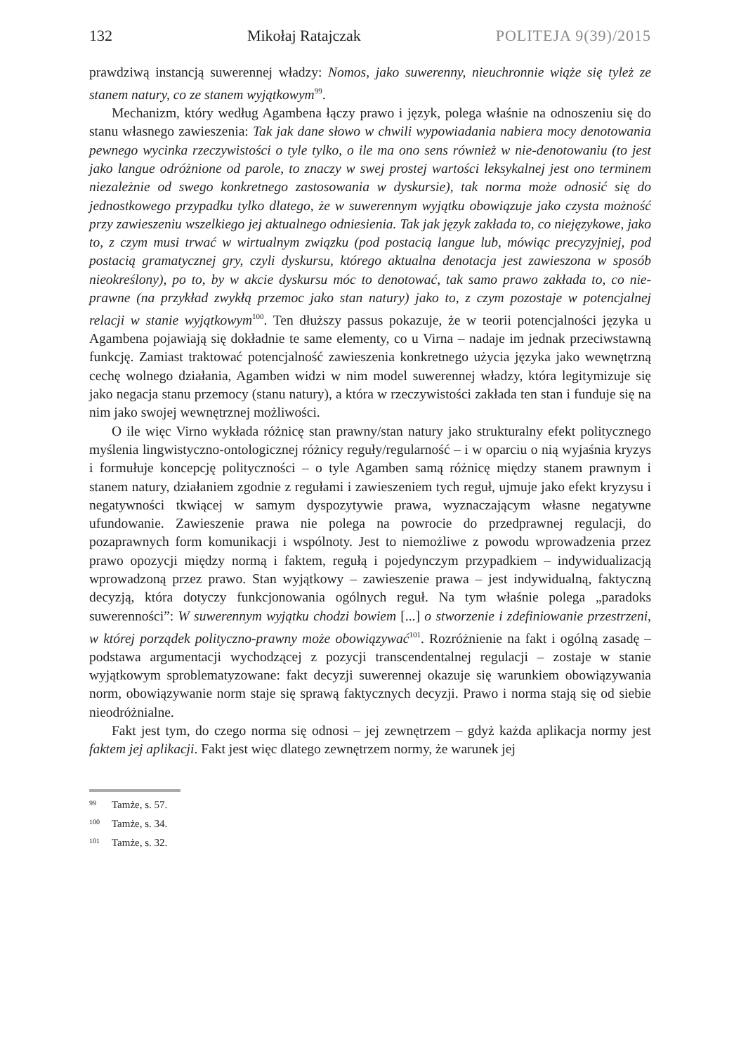132 Mikołaj Ratajczak POLITEJA 9(39)/2015
prawdziwą instancją suwerennej władzy: Nomos, jako suwerenny, nieuchronnie wiąże się tyleż ze stanem natury, co ze stanem wyjątkowym<sup>99</sup>.
Mechanizm, który według Agambena łączy prawo i język, polega właśnie na odnoszeniu się do stanu własnego zawieszenia: Tak jak dane słowo w chwili wypowiadania nabiera mocy denotowania pewnego wycinka rzeczywistości o tyle tylko, o ile ma ono sens również w nie-denotowaniu (to jest jako langue odróżnione od parole, to znaczy w swej prostej wartości leksykalnej jest ono terminem niezależnie od swego konkretnego zastosowania w dyskursie), tak norma może odnosić się do jednostkowego przypadku tylko dlatego, że w suwerennym wyjątku obowiązuje jako czysta możność przy zawieszeniu wszelkiego jej aktualnego odniesienia. Tak jak język zakłada to, co niejęzykowe, jako to, z czym musi trwać w wirtualnym związku (pod postacią langue lub, mówiąc precyzyjniej, pod postacią gramatycznej gry, czyli dyskursu, którego aktualna denotacja jest zawieszona w sposób nieokreślony), po to, by w akcie dyskursu móc to denotować, tak samo prawo zakłada to, co nie-prawne (na przykład zwykłą przemoc jako stan natury) jako to, z czym pozostaje w potencjalnej relacji w stanie wyjątkowym<sup>100</sup>. Ten dłuższy passus pokazuje, że w teorii potencjalności języka u Agambena pojawiają się dokładnie te same elementy, co u Virna – nadaje im jednak przeciwstawną funkcję. Zamiast traktować potencjalność zawieszenia konkretnego użycia języka jako wewnętrzną cechę wolnego działania, Agamben widzi w nim model suwerennej władzy, która legitymizuje się jako negacja stanu przemocy (stanu natury), a która w rzeczywistości zakłada ten stan i funduje się na nim jako swojej wewnętrznej możliwości.
O ile więc Virno wykłada różnicę stan prawny/stan natury jako strukturalny efekt politycznego myślenia lingwistyczno-ontologicznej różnicy reguły/regularność – i w oparciu o nią wyjaśnia kryzys i formułuje koncepcję polityczności – o tyle Agamben samą różnicę między stanem prawnym i stanem natury, działaniem zgodnie z regułami i zawieszeniem tych reguł, ujmuje jako efekt kryzysu i negatywności tkwiącej w samym dyspozytywie prawa, wyznaczającym własne negatywne ufundowanie. Zawieszenie prawa nie polega na powrocie do przedprawnej regulacji, do pozaprawnych form komunikacji i wspólnoty. Jest to niemożliwe z powodu wprowadzenia przez prawo opozycji między normą i faktem, regułą i pojedynczym przypadkiem – indywidualizacją wprowadzoną przez prawo. Stan wyjątkowy – zawieszenie prawa – jest indywidualną, faktyczną decyzją, która dotyczy funkcjonowania ogólnych reguł. Na tym właśnie polega „paradoks suwerenności”: W suwerennym wyjątku chodzi bowiem [...] o stworzenie i zdefiniowanie przestrzeni, w której porządek polityczno-prawny może obowiązywać<sup>101</sup>. Rozróżnienie na fakt i ogólną zasadę – podstawa argumentacji wychodzącej z pozycji transcendentalnej regulacji – zostaje w stanie wyjątkowym sproblematyzowane: fakt decyzji suwerennej okazuje się warunkiem obowiązywania norm, obowiązywanie norm staje się sprawą faktycznych decyzji. Prawo i norma stają się od siebie nieodróżnialne.
Fakt jest tym, do czego norma się odnosi – jej zewnętrzem – gdyż każda aplikacja normy jest faktem jej aplikacji. Fakt jest więc dlatego zewnętrzem normy, że warunek jej
99 Tamże, s. 57.
100 Tamże, s. 34.
101 Tamże, s. 32.